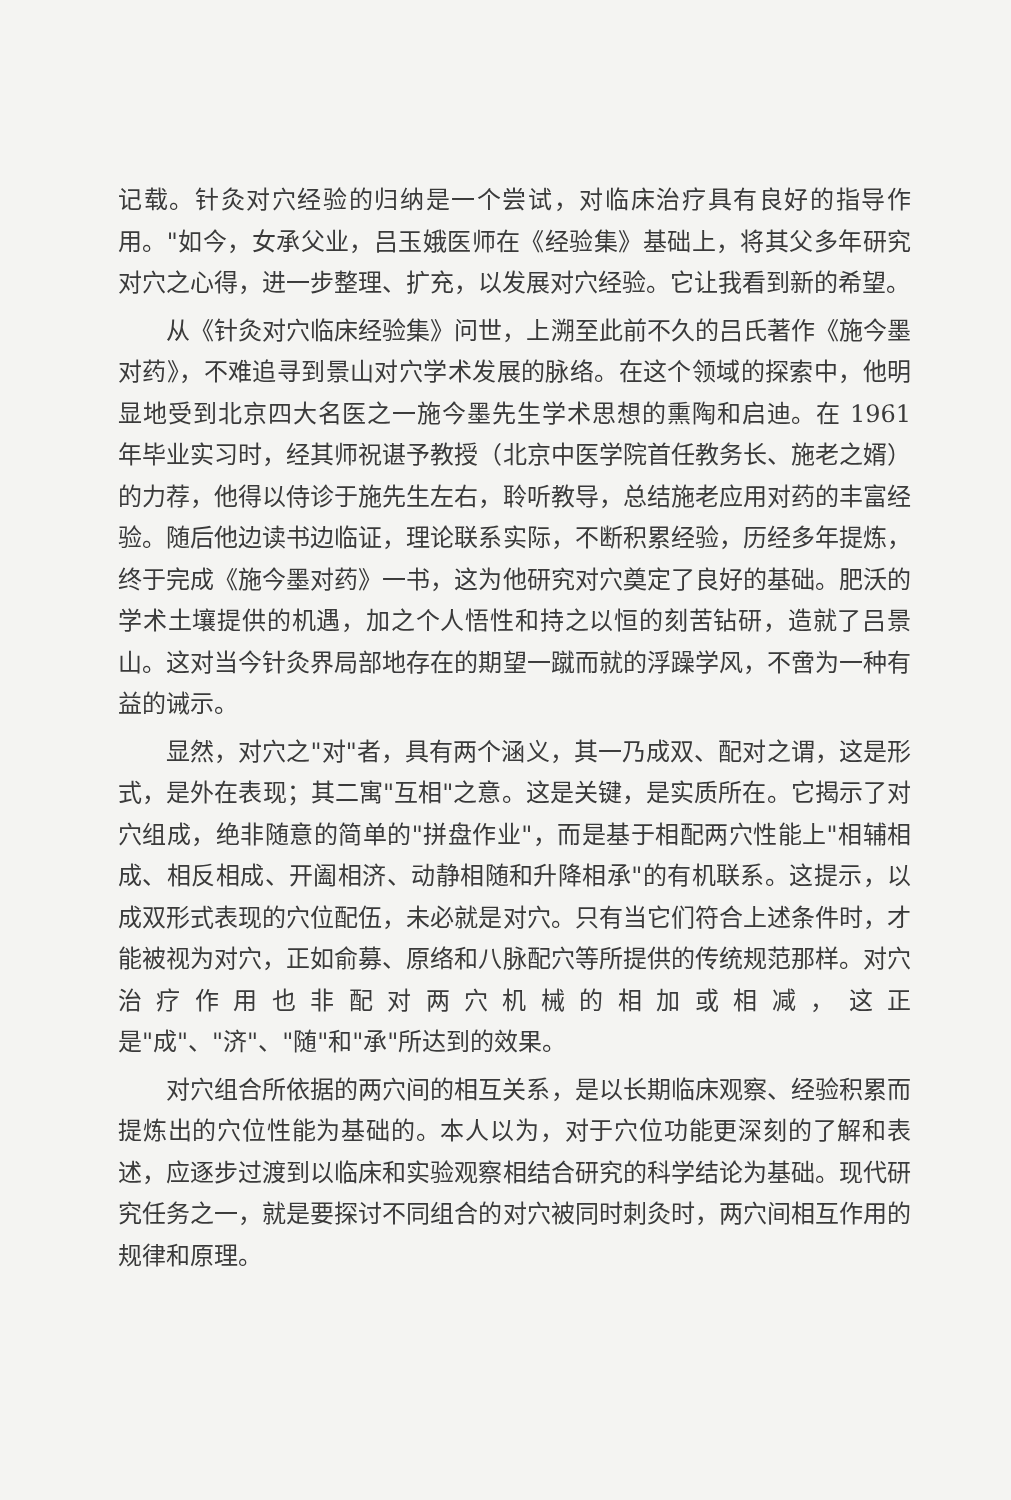记载。针灸对穴经验的归纳是一个尝试，对临床治疗具有良好的指导作用。"如今，女承父业，吕玉娥医师在《经验集》基础上，将其父多年研究对穴之心得，进一步整理、扩充，以发展对穴经验。它让我看到新的希望。
从《针灸对穴临床经验集》问世，上溯至此前不久的吕氏著作《施今墨对药》，不难追寻到景山对穴学术发展的脉络。在这个领域的探索中，他明显地受到北京四大名医之一施今墨先生学术思想的熏陶和启迪。在 1961 年毕业实习时，经其师祝谌予教授（北京中医学院首任教务长、施老之婿）的力荐，他得以侍诊于施先生左右，聆听教导，总结施老应用对药的丰富经验。随后他边读书边临证，理论联系实际，不断积累经验，历经多年提炼，终于完成《施今墨对药》一书，这为他研究对穴奠定了良好的基础。肥沃的学术土壤提供的机遇，加之个人悟性和持之以恒的刻苦钻研，造就了吕景山。这对当今针灸界局部地存在的期望一蹴而就的浮躁学风，不啻为一种有益的诫示。
显然，对穴之"对"者，具有两个涵义，其一乃成双、配对之谓，这是形式，是外在表现；其二寓"互相"之意。这是关键，是实质所在。它揭示了对穴组成，绝非随意的简单的"拼盘作业"，而是基于相配两穴性能上"相辅相成、相反相成、开阖相济、动静相随和升降相承"的有机联系。这提示，以成双形式表现的穴位配伍，未必就是对穴。只有当它们符合上述条件时，才能被视为对穴，正如俞募、原络和八脉配穴等所提供的传统规范那样。对穴治疗作用也非配对两穴机械的相加或相减，这正是"成"、"济"、"随"和"承"所达到的效果。
对穴组合所依据的两穴间的相互关系，是以长期临床观察、经验积累而提炼出的穴位性能为基础的。本人以为，对于穴位功能更深刻的了解和表述，应逐步过渡到以临床和实验观察相结合研究的科学结论为基础。现代研究任务之一，就是要探讨不同组合的对穴被同时刺灸时，两穴间相互作用的规律和原理。